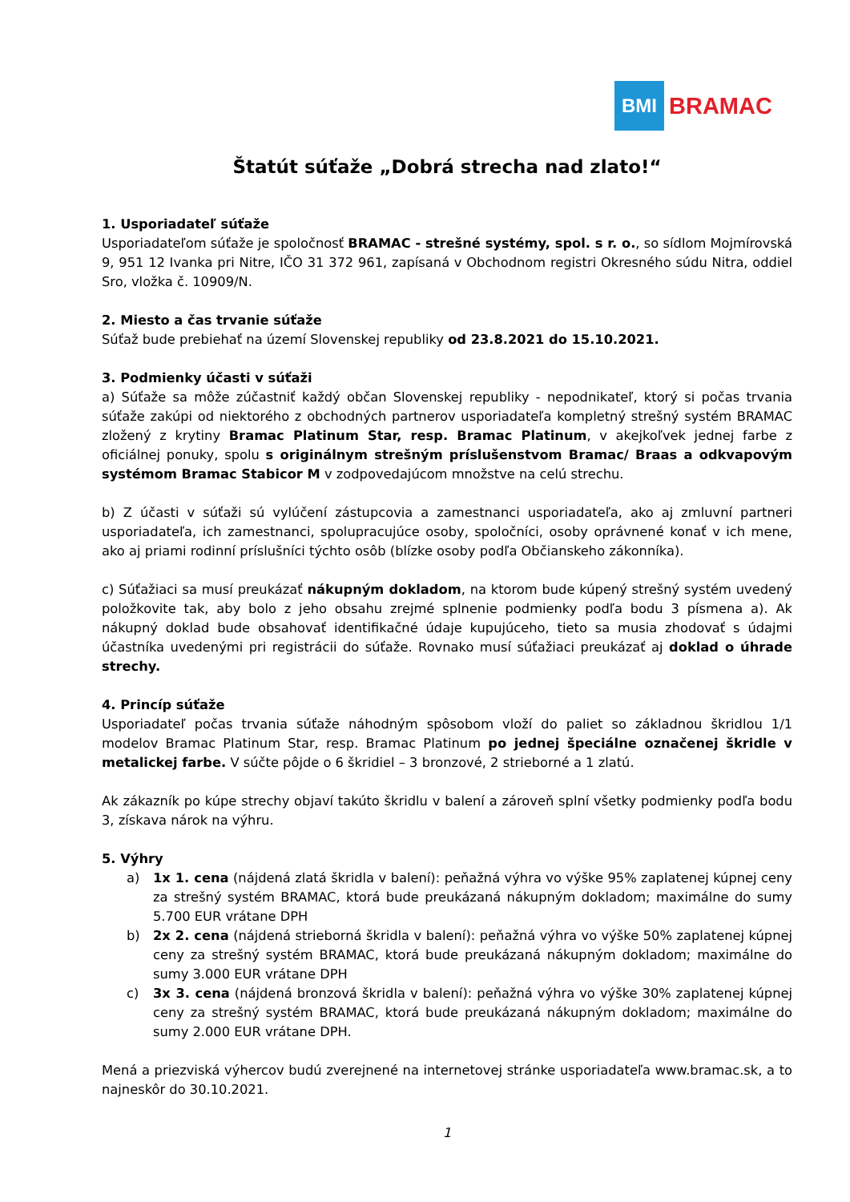BMI
BRAMAC
Štatút súťaže „Dobrá strecha nad zlato!“
1. Usporiadateľ súťaže
Usporiadateľom súťaže je spoločnosť BRAMAC - strešné systémy, spol. s r. o., so sídlom Mojmírovská 9, 951 12 Ivanka pri Nitre, IČO 31 372 961, zapísaná v Obchodnom registri Okresného súdu Nitra, oddiel Sro, vložka č. 10909/N.
2. Miesto a čas trvanie súťaže
Súťaž bude prebiehať na území Slovenskej republiky od 23.8.2021 do 15.10.2021.
3. Podmienky účasti v súťaži
a) Súťaže sa môže zúčastniť každý občan Slovenskej republiky - nepodnikateľ, ktorý si počas trvania súťaže zakúpi od niektorého z obchodných partnerov usporiadateľa kompletný strešný systém BRAMAC zložený z krytiny Bramac Platinum Star, resp. Bramac Platinum, v akejkoľvek jednej farbe z oficiálnej ponuky, spolu s originálnym strešným príslušenstvom Bramac/ Braas a odkvapovým systémom Bramac Stabicor M v zodpovedajúcom množstve na celú strechu.
b) Z účasti v súťaži sú vylúčení zástupcovia a zamestnanci usporiadateľa, ako aj zmluvní partneri usporiadateľa, ich zamestnanci, spolupracujúce osoby, spoločníci, osoby oprávnené konať v ich mene, ako aj priami rodinní príslušníci týchto osôb (blízke osoby podľa Občianskeho zákonníka).
c) Súťažiaci sa musí preukázať nákupným dokladom, na ktorom bude kúpený strešný systém uvedený položkovite tak, aby bolo z jeho obsahu zrejmé splnenie podmienky podľa bodu 3 písmena a). Ak nákupný doklad bude obsahovať identifikačné údaje kupujúceho, tieto sa musia zhodovať s údajmi účastníka uvedenými pri registrácii do súťaže. Rovnako musí súťažiaci preukázať aj doklad o úhrade strechy.
4. Princíp súťaže
Usporiadateľ počas trvania súťaže náhodným spôsobom vloží do paliet so základnou škridlou 1/1 modelov Bramac Platinum Star, resp. Bramac Platinum po jednej špeciálne označenej škridle v metalickej farbe. V súčte pôjde o 6 škridiel – 3 bronzové, 2 strieborné a 1 zlatú.
Ak zákazník po kúpe strechy objaví takúto škridlu v balení a zároveň splní všetky podmienky podľa bodu 3, získava nárok na výhru.
5. Výhry
a) 1x 1. cena (nájdená zlatá škridla v balení): peňažná výhra vo výške 95% zaplatenej kúpnej ceny za strešný systém BRAMAC, ktorá bude preukázaná nákupným dokladom; maximálne do sumy 5.700 EUR vrátane DPH
b) 2x 2. cena (nájdená strieborná škridla v balení): peňažná výhra vo výške 50% zaplatenej kúpnej ceny za strešný systém BRAMAC, ktorá bude preukázaná nákupným dokladom; maximálne do sumy 3.000 EUR vrátane DPH
c) 3x 3. cena (nájdená bronzová škridla v balení): peňažná výhra vo výške 30% zaplatenej kúpnej ceny za strešný systém BRAMAC, ktorá bude preukázaná nákupným dokladom; maximálne do sumy 2.000 EUR vrátane DPH.
Mená a priezviská výhercov budú zverejnené na internetovej stránke usporiadateľa www.bramac.sk, a to najneskôr do 30.10.2021.
1